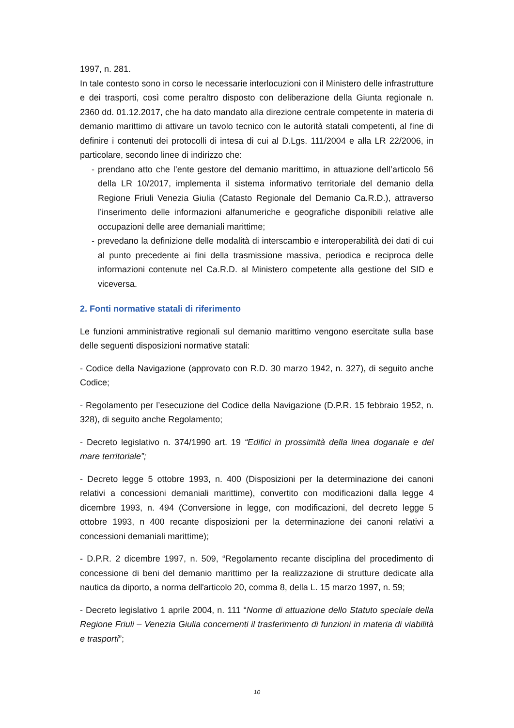1997, n. 281.
In tale contesto sono in corso le necessarie interlocuzioni con il Ministero delle infrastrutture e dei trasporti, così come peraltro disposto con deliberazione della Giunta regionale n. 2360 dd. 01.12.2017, che ha dato mandato alla direzione centrale competente in materia di demanio marittimo di attivare un tavolo tecnico con le autorità statali competenti, al fine di definire i contenuti dei protocolli di intesa di cui al D.Lgs. 111/2004 e alla LR 22/2006, in particolare, secondo linee di indirizzo che:
- prendano atto che l’ente gestore del demanio marittimo, in attuazione dell’articolo 56 della LR 10/2017, implementa il sistema informativo territoriale del demanio della Regione Friuli Venezia Giulia (Catasto Regionale del Demanio Ca.R.D.), attraverso l’inserimento delle informazioni alfanumeriche e geografiche disponibili relative alle occupazioni delle aree demaniali marittime;
- prevedano la definizione delle modalità di interscambio e interoperabilità dei dati di cui al punto precedente ai fini della trasmissione massiva, periodica e reciproca delle informazioni contenute nel Ca.R.D. al Ministero competente alla gestione del SID e viceversa.
2. Fonti normative statali di riferimento
Le funzioni amministrative regionali sul demanio marittimo vengono esercitate sulla base delle seguenti disposizioni normative statali:
- Codice della Navigazione (approvato con R.D. 30 marzo 1942, n. 327), di seguito anche Codice;
- Regolamento per l’esecuzione del Codice della Navigazione (D.P.R. 15 febbraio 1952, n. 328), di seguito anche Regolamento;
- Decreto legislativo n. 374/1990 art. 19 “Edifici in prossimità della linea doganale e del mare territoriale”;
- Decreto legge 5 ottobre 1993, n. 400 (Disposizioni per la determinazione dei canoni relativi a concessioni demaniali marittime), convertito con modificazioni dalla legge 4 dicembre 1993, n. 494 (Conversione in legge, con modificazioni, del decreto legge 5 ottobre 1993, n 400 recante disposizioni per la determinazione dei canoni relativi a concessioni demaniali marittime);
- D.P.R. 2 dicembre 1997, n. 509, “Regolamento recante disciplina del procedimento di concessione di beni del demanio marittimo per la realizzazione di strutture dedicate alla nautica da diporto, a norma dell'articolo 20, comma 8, della L. 15 marzo 1997, n. 59;
- Decreto legislativo 1 aprile 2004, n. 111 “Norme di attuazione dello Statuto speciale della Regione Friuli – Venezia Giulia concernenti il trasferimento di funzioni in materia di viabilità e trasporti”;
10